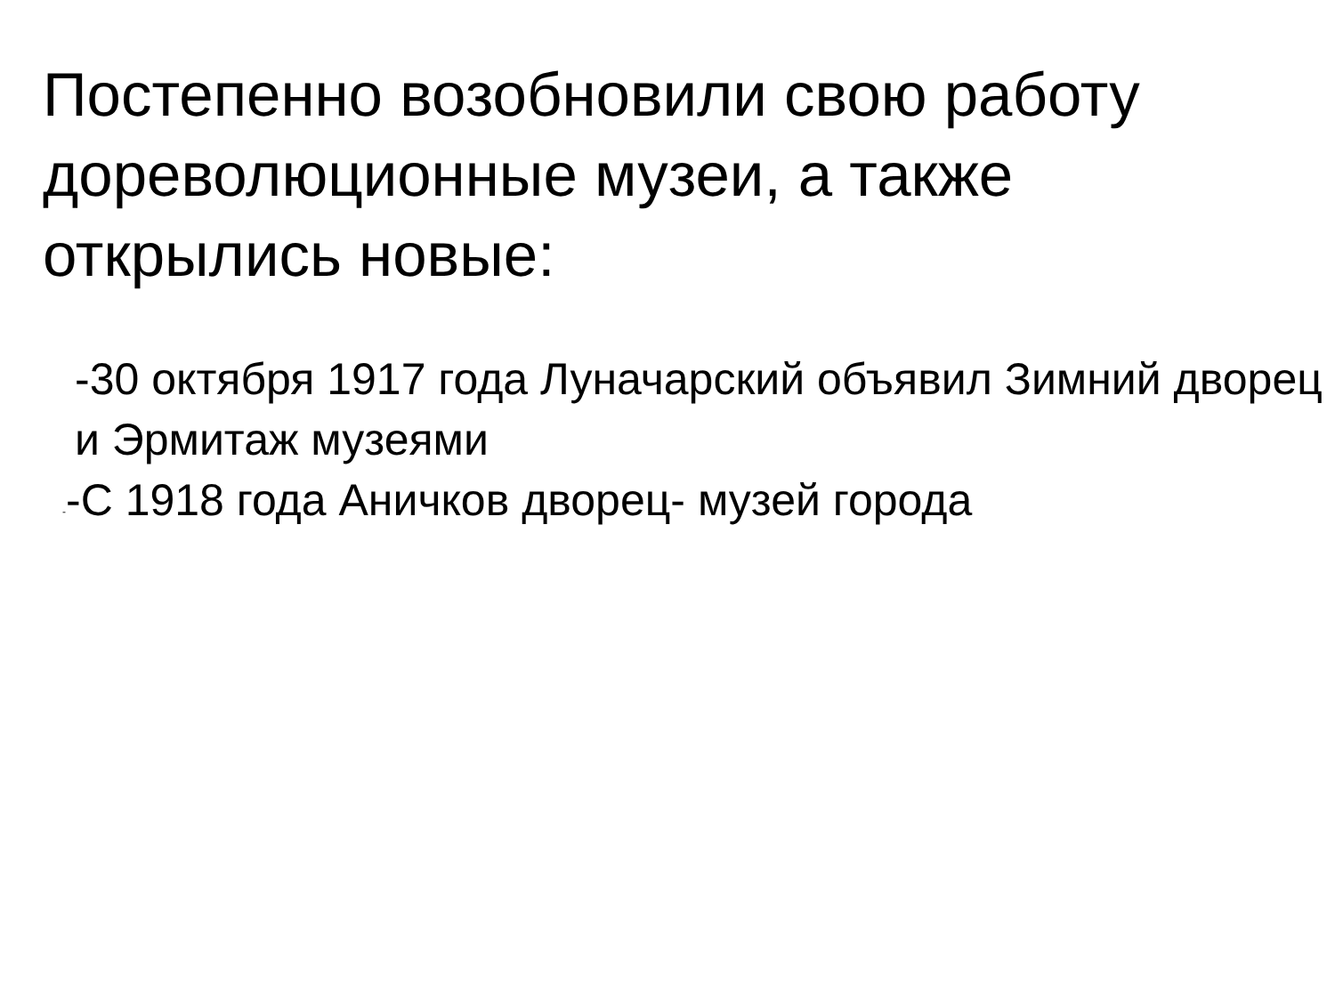Постепенно возобновили свою работу дореволюционные музеи, а также открылись новые:
-30 октября 1917 года Луначарский объявил Зимний дворец и Эрмитаж музеями
--С 1918 года Аничков дворец- музей города